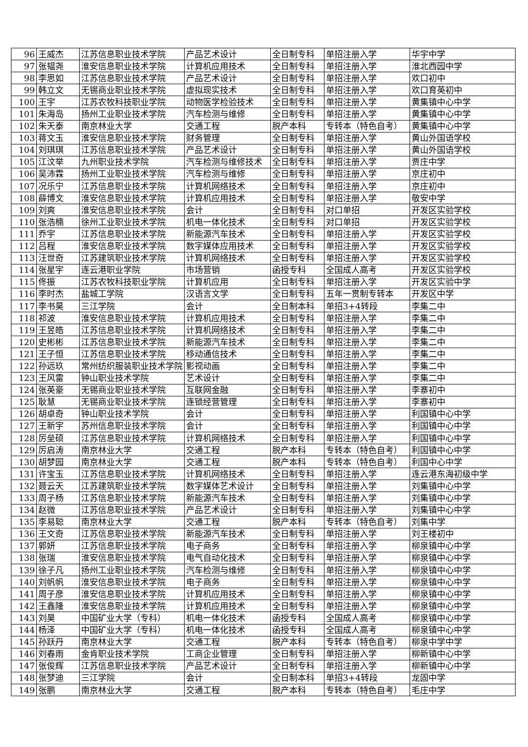| 96 | 王威杰 | 江苏信息职业技术学院 | 产品艺术设计 | 全日制专科 | 单招注册入学 | 华宇中学 |
| 97 | 张韫尧 | 淮安信息职业技术学院 | 计算机应用技术 | 全日制专科 | 单招注册入学 | 淮北西园中学 |
| 98 | 李思如 | 江苏信息职业技术学院 | 产品艺术设计 | 全日制专科 | 单招注册入学 | 欢口初中 |
| 99 | 韩立文 | 无锡商业职业技术学院 | 虚拟现实技术 | 全日制专科 | 单招注册入学 | 欢口育英初中 |
| 100 | 王宇 | 江苏农牧科技职业学院 | 动物医学检验技术 | 全日制专科 | 单招注册入学 | 黄集镇中心中学 |
| 101 | 朱海岛 | 扬州工业职业技术学院 | 汽车检测与维修 | 全日制专科 | 单招注册入学 | 黄集镇中心中学 |
| 102 | 朱天泰 | 南京林业大学 | 交通工程 | 脱产本科 | 专转本（特色自考） | 黄集镇中心中学 |
| 103 | 蒋文玉 | 淮安信息职业技术学院 | 财务管理 | 全日制专科 | 单招注册入学 | 黄山外国语学校 |
| 104 | 刘琪琪 | 江苏信息职业技术学院 | 产品艺术设计 | 全日制专科 | 单招注册入学 | 黄山外国语学校 |
| 105 | 江汶举 | 九州职业技术学院 | 汽车检测与维修技术 | 全日制专科 | 单招注册入学 | 贾庄中学 |
| 106 | 吴沛霖 | 扬州工业职业技术学院 | 汽车检测与维修 | 全日制专科 | 单招注册入学 | 京庄初中 |
| 107 | 况乐宁 | 江苏信息职业技术学院 | 计算机网络技术 | 全日制专科 | 单招注册入学 | 京庄初中 |
| 108 | 薛博文 | 淮安信息职业技术学院 | 计算机应用技术 | 全日制专科 | 单招注册入学 | 敬安中学 |
| 109 | 刘爽 | 淮安信息职业技术学院 | 会计 | 全日制专科 | 对口单招 | 开发区实验学校 |
| 110 | 张浩楠 | 徐州工业职业技术学院 | 机电一体化技术 | 全日制专科 | 对口单招 | 开发区实验学校 |
| 111 | 乔宇 | 江苏信息职业技术学院 | 新能源汽车技术 | 全日制专科 | 单招注册入学 | 开发区实验学校 |
| 112 | 吕程 | 淮安信息职业技术学院 | 数字媒体应用技术 | 全日制专科 | 单招注册入学 | 开发区实验学校 |
| 113 | 汪世奇 | 江苏建筑职业技术学院 | 计算机网络技术 | 全日制专科 | 单招注册入学 | 开发区实验学校 |
| 114 | 张星宇 | 连云港职业学院 | 市场营销 | 函授专科 | 全国成人高考 | 开发区实验学校 |
| 115 | 佟振 | 江苏农牧科技职业学院 | 计算机应用 | 全日制专科 | 单招注册入学 | 开发区实验中学 |
| 116 | 李时杰 | 盐城工学院 | 汉语言文学 | 全日制专科 | 五年一贯制专转本 | 开发区中学 |
| 117 | 李书昊 | 三江学院 | 会计 | 全日制本科 | 单招3+4转段 | 李集二中 |
| 118 | 祁波 | 淮安信息职业技术学院 | 计算机应用技术 | 全日制专科 | 单招注册入学 | 李集二中 |
| 119 | 王昱皓 | 江苏信息职业技术学院 | 计算机网络技术 | 全日制专科 | 单招注册入学 | 李集二中 |
| 120 | 史彬彬 | 江苏信息职业技术学院 | 新能源汽车技术 | 全日制专科 | 单招注册入学 | 李集二中 |
| 121 | 王子恒 | 江苏信息职业技术学院 | 移动通信技术 | 全日制专科 | 单招注册入学 | 李集二中 |
| 122 | 孙远玖 | 常州纺织服装职业技术学院 | 影视动画 | 全日制专科 | 单招注册入学 | 李集二中 |
| 123 | 王风雷 | 钟山职业技术学院 | 艺术设计 | 全日制专科 | 单招注册入学 | 李集二中 |
| 124 | 张英豪 | 无锡商业职业技术学院 | 互联网金融 | 全日制专科 | 单招注册入学 | 李寨初中 |
| 125 | 耿慧 | 无锡商业职业技术学院 | 连锁经营管理 | 全日制专科 | 单招注册入学 | 李寨初中 |
| 126 | 胡卓奇 | 钟山职业技术学院 | 会计 | 全日制专科 | 单招注册入学 | 利国镇中心中学 |
| 127 | 王新宇 | 苏州信息职业技术学院 | 会计 | 全日制专科 | 单招注册入学 | 利国镇中心中学 |
| 128 | 厉垒硕 | 江苏信息职业技术学院 | 计算机网络技术 | 全日制专科 | 单招注册入学 | 利国镇中心中学 |
| 129 | 厉启涛 | 南京林业大学 | 交通工程 | 脱产本科 | 专转本（特色自考） | 利国镇中心中学 |
| 130 | 胡梦园 | 南京林业大学 | 交通工程 | 脱产本科 | 专转本（特色自考） | 利国中心中学 |
| 131 | 许宝玉 | 江苏信息职业技术学院 | 计算机网络技术 | 全日制专科 | 单招注册入学 | 连云港东海初级中学 |
| 132 | 聂云天 | 江苏建筑职业技术学院 | 数字媒体艺术设计 | 全日制专科 | 单招注册入学 | 刘集镇中心中学 |
| 133 | 周子杨 | 江苏信息职业技术学院 | 新能源汽车技术 | 全日制专科 | 单招注册入学 | 刘集镇中心中学 |
| 134 | 赵微 | 江苏信息职业技术学院 | 产品艺术设计 | 全日制专科 | 单招注册入学 | 刘集镇中心中学 |
| 135 | 李易聪 | 南京林业大学 | 交通工程 | 脱产本科 | 专转本（特色自考） | 刘集中学 |
| 136 | 王文奇 | 江苏信息职业技术学院 | 新能源汽车技术 | 全日制专科 | 单招注册入学 | 刘王楼初中 |
| 137 | 郭妍 | 江苏信息职业技术学院 | 电子商务 | 全日制专科 | 单招注册入学 | 柳泉镇中心中学 |
| 138 | 张瑞 | 淮安信息职业技术学院 | 电气自动化技术 | 全日制专科 | 单招注册入学 | 柳泉镇中心中学 |
| 139 | 徐子凡 | 扬州工业职业技术学院 | 汽车检测与维修 | 全日制专科 | 单招注册入学 | 柳泉镇中心中学 |
| 140 | 刘帆帆 | 淮安信息职业技术学院 | 电子商务 | 全日制专科 | 单招注册入学 | 柳泉镇中心中学 |
| 141 | 周子彦 | 淮安信息职业技术学院 | 计算机应用技术 | 全日制专科 | 单招注册入学 | 柳泉镇中心中学 |
| 142 | 王鑫隆 | 淮安信息职业技术学院 | 计算机应用技术 | 全日制专科 | 单招注册入学 | 柳泉镇中心中学 |
| 143 | 刘昊 | 中国矿业大学（专科） | 机电一体化技术 | 函授专科 | 全国成人高考 | 柳泉镇中心中学 |
| 144 | 杨泽 | 中国矿业大学（专科） | 机电一体化技术 | 函授专科 | 全国成人高考 | 柳泉镇中心中学 |
| 145 | 孙跃丹 | 南京林业大学 | 交通工程 | 脱产本科 | 专转本（特色自考） | 柳泉中学中学 |
| 146 | 刘春雨 | 金肯职业技术学院 | 工商企业管理 | 全日制专科 | 单招注册入学 | 柳新镇中心中学 |
| 147 | 张俊辉 | 江苏信息职业技术学院 | 产品艺术设计 | 全日制专科 | 单招注册入学 | 柳新镇中心中学 |
| 148 | 张梦迪 | 三江学院 | 会计 | 全日制本科 | 单招3+4转段 | 龙固中学 |
| 149 | 张鹏 | 南京林业大学 | 交通工程 | 脱产本科 | 专转本（特色自考） | 毛庄中学 |